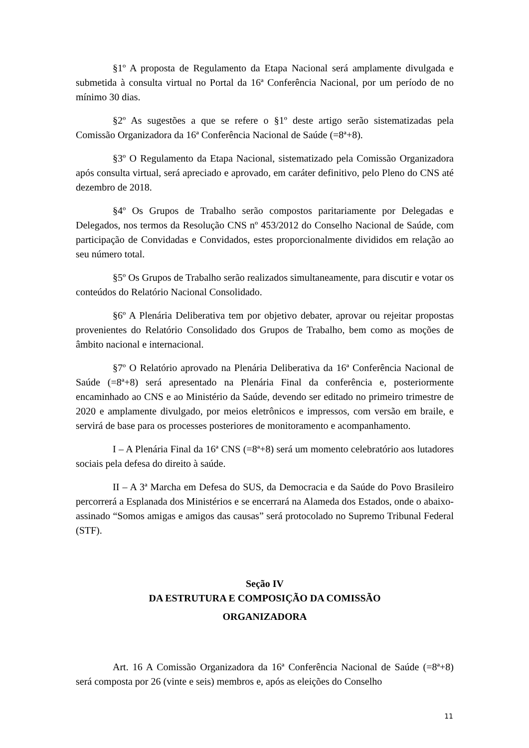§1º A proposta de Regulamento da Etapa Nacional será amplamente divulgada e submetida à consulta virtual no Portal da 16ª Conferência Nacional, por um período de no mínimo 30 dias.
§2º As sugestões a que se refere o §1º deste artigo serão sistematizadas pela Comissão Organizadora da 16ª Conferência Nacional de Saúde (=8ª+8).
§3º O Regulamento da Etapa Nacional, sistematizado pela Comissão Organizadora após consulta virtual, será apreciado e aprovado, em caráter definitivo, pelo Pleno do CNS até dezembro de 2018.
§4º Os Grupos de Trabalho serão compostos paritariamente por Delegadas e Delegados, nos termos da Resolução CNS nº 453/2012 do Conselho Nacional de Saúde, com participação de Convidadas e Convidados, estes proporcionalmente divididos em relação ao seu número total.
§5º Os Grupos de Trabalho serão realizados simultaneamente, para discutir e votar os conteúdos do Relatório Nacional Consolidado.
§6º A Plenária Deliberativa tem por objetivo debater, aprovar ou rejeitar propostas provenientes do Relatório Consolidado dos Grupos de Trabalho, bem como as moções de âmbito nacional e internacional.
§7º O Relatório aprovado na Plenária Deliberativa da 16ª Conferência Nacional de Saúde (=8ª+8) será apresentado na Plenária Final da conferência e, posteriormente encaminhado ao CNS e ao Ministério da Saúde, devendo ser editado no primeiro trimestre de 2020 e amplamente divulgado, por meios eletrônicos e impressos, com versão em braile, e servirá de base para os processes posteriores de monitoramento e acompanhamento.
I – A Plenária Final da 16ª CNS (=8ª+8) será um momento celebratório aos lutadores sociais pela defesa do direito à saúde.
II – A 3ª Marcha em Defesa do SUS, da Democracia e da Saúde do Povo Brasileiro percorrerá a Esplanada dos Ministérios e se encerrará na Alameda dos Estados, onde o abaixo-assinado “Somos amigas e amigos das causas” será protocolado no Supremo Tribunal Federal (STF).
Seção IV
DA ESTRUTURA E COMPOSIÇÃO DA COMISSÃO
ORGANIZADORA
Art. 16 A Comissão Organizadora da 16ª Conferência Nacional de Saúde (=8ª+8) será composta por 26 (vinte e seis) membros e, após as eleições do Conselho
11